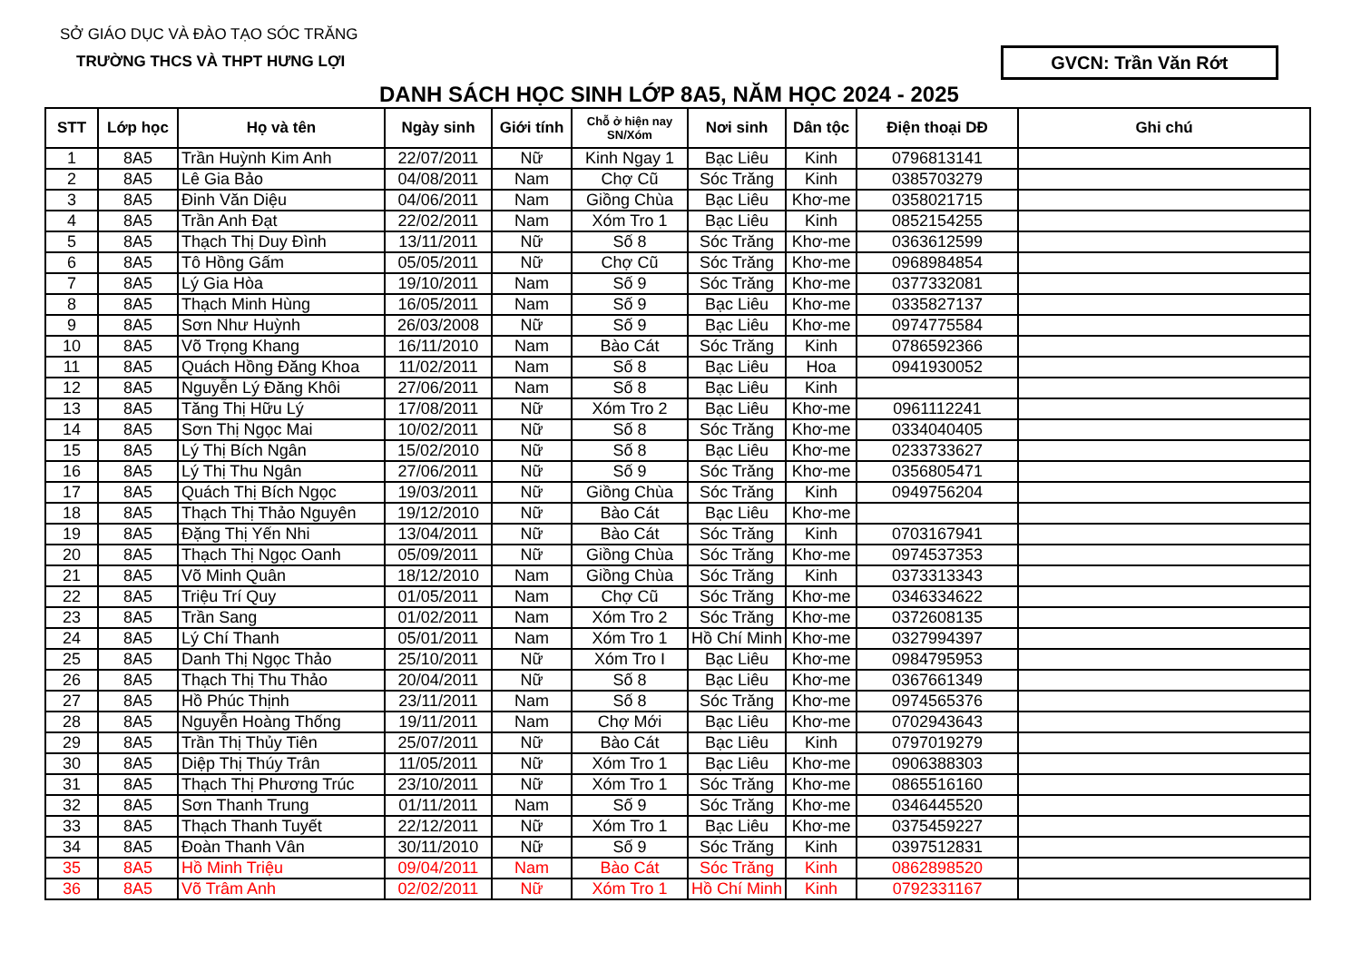SỞ GIÁO DỤC VÀ ĐÀO TẠO SÓC TRĂNG
TRƯỜNG THCS VÀ THPT HƯNG LỢI
DANH SÁCH HỌC SINH LỚP 8A5, NĂM HỌC 2024 - 2025
GVCN: Trần Văn Rớt
| STT | Lớp học | Họ và tên | Ngày sinh | Giới tính | Chỗ ở hiện nay SN/Xóm | Nơi sinh | Dân tộc | Điện thoại DĐ | Ghi chú |
| --- | --- | --- | --- | --- | --- | --- | --- | --- | --- |
| 1 | 8A5 | Trần Huỳnh Kim Anh | 22/07/2011 | Nữ | Kinh Ngay 1 | Bạc Liêu | Kinh | 0796813141 | |
| 2 | 8A5 | Lê Gia Bảo | 04/08/2011 | Nam | Chợ Cũ | Sóc Trăng | Kinh | 0385703279 | |
| 3 | 8A5 | Đinh Văn Diệu | 04/06/2011 | Nam | Giồng Chùa | Bạc Liêu | Khơ-me | 0358021715 | |
| 4 | 8A5 | Trần Anh Đạt | 22/02/2011 | Nam | Xóm Tro 1 | Bạc Liêu | Kinh | 0852154255 | |
| 5 | 8A5 | Thạch Thị Duy Đình | 13/11/2011 | Nữ | Số 8 | Sóc Trăng | Khơ-me | 0363612599 | |
| 6 | 8A5 | Tô Hồng Gấm | 05/05/2011 | Nữ | Chợ Cũ | Sóc Trăng | Khơ-me | 0968984854 | |
| 7 | 8A5 | Lý Gia Hòa | 19/10/2011 | Nam | Số 9 | Sóc Trăng | Khơ-me | 0377332081 | |
| 8 | 8A5 | Thạch Minh Hùng | 16/05/2011 | Nam | Số 9 | Bạc Liêu | Khơ-me | 0335827137 | |
| 9 | 8A5 | Sơn Như Huỳnh | 26/03/2008 | Nữ | Số 9 | Bạc Liêu | Khơ-me | 0974775584 | |
| 10 | 8A5 | Võ Trọng Khang | 16/11/2010 | Nam | Bào Cát | Sóc Trăng | Kinh | 0786592366 | |
| 11 | 8A5 | Quách Hồng Đăng Khoa | 11/02/2011 | Nam | Số 8 | Bạc Liêu | Hoa | 0941930052 | |
| 12 | 8A5 | Nguyễn Lý Đăng Khôi | 27/06/2011 | Nam | Số 8 | Bạc Liêu | Kinh | | |
| 13 | 8A5 | Tăng Thị Hữu Lý | 17/08/2011 | Nữ | Xóm Tro 2 | Bạc Liêu | Khơ-me | 0961112241 | |
| 14 | 8A5 | Sơn Thị Ngọc Mai | 10/02/2011 | Nữ | Số 8 | Sóc Trăng | Khơ-me | 0334040405 | |
| 15 | 8A5 | Lý Thị Bích Ngân | 15/02/2010 | Nữ | Số 8 | Bạc Liêu | Khơ-me | 0233733627 | |
| 16 | 8A5 | Lý Thị Thu Ngân | 27/06/2011 | Nữ | Số 9 | Sóc Trăng | Khơ-me | 0356805471 | |
| 17 | 8A5 | Quách Thị Bích Ngọc | 19/03/2011 | Nữ | Giồng Chùa | Sóc Trăng | Kinh | 0949756204 | |
| 18 | 8A5 | Thạch Thị Thảo Nguyên | 19/12/2010 | Nữ | Bào Cát | Bạc Liêu | Khơ-me | | |
| 19 | 8A5 | Đặng Thị Yến Nhi | 13/04/2011 | Nữ | Bào Cát | Sóc Trăng | Kinh | 0703167941 | |
| 20 | 8A5 | Thạch Thị Ngọc Oanh | 05/09/2011 | Nữ | Giồng Chùa | Sóc Trăng | Khơ-me | 0974537353 | |
| 21 | 8A5 | Võ Minh Quân | 18/12/2010 | Nam | Giồng Chùa | Sóc Trăng | Kinh | 0373313343 | |
| 22 | 8A5 | Triệu Trí Quy | 01/05/2011 | Nam | Chợ Cũ | Sóc Trăng | Khơ-me | 0346334622 | |
| 23 | 8A5 | Trần Sang | 01/02/2011 | Nam | Xóm Tro 2 | Sóc Trăng | Khơ-me | 0372608135 | |
| 24 | 8A5 | Lý Chí Thanh | 05/01/2011 | Nam | Xóm Tro 1 | Hồ Chí Minh | Khơ-me | 0327994397 | |
| 25 | 8A5 | Danh Thị Ngọc Thảo | 25/10/2011 | Nữ | Xóm Tro I | Bạc Liêu | Khơ-me | 0984795953 | |
| 26 | 8A5 | Thạch Thị Thu Thảo | 20/04/2011 | Nữ | Số 8 | Bạc Liêu | Khơ-me | 0367661349 | |
| 27 | 8A5 | Hồ Phúc Thịnh | 23/11/2011 | Nam | Số 8 | Sóc Trăng | Khơ-me | 0974565376 | |
| 28 | 8A5 | Nguyễn Hoàng Thống | 19/11/2011 | Nam | Chợ Mới | Bạc Liêu | Khơ-me | 0702943643 | |
| 29 | 8A5 | Trần Thị Thủy Tiên | 25/07/2011 | Nữ | Bào Cát | Bạc Liêu | Kinh | 0797019279 | |
| 30 | 8A5 | Diệp Thị Thúy Trân | 11/05/2011 | Nữ | Xóm Tro 1 | Bạc Liêu | Khơ-me | 0906388303 | |
| 31 | 8A5 | Thạch Thị Phương Trúc | 23/10/2011 | Nữ | Xóm Tro 1 | Sóc Trăng | Khơ-me | 0865516160 | |
| 32 | 8A5 | Sơn Thanh Trung | 01/11/2011 | Nam | Số 9 | Sóc Trăng | Khơ-me | 0346445520 | |
| 33 | 8A5 | Thạch Thanh Tuyết | 22/12/2011 | Nữ | Xóm Tro 1 | Bạc Liêu | Khơ-me | 0375459227 | |
| 34 | 8A5 | Đoàn Thanh Vân | 30/11/2010 | Nữ | Số 9 | Sóc Trăng | Kinh | 0397512831 | |
| 35 | 8A5 | Hồ Minh Triệu | 09/04/2011 | Nam | Bào Cát | Sóc Trăng | Kinh | 0862898520 | |
| 36 | 8A5 | Võ Trâm Anh | 02/02/2011 | Nữ | Xóm Tro 1 | Hồ Chí Minh | Kinh | 0792331167 | |